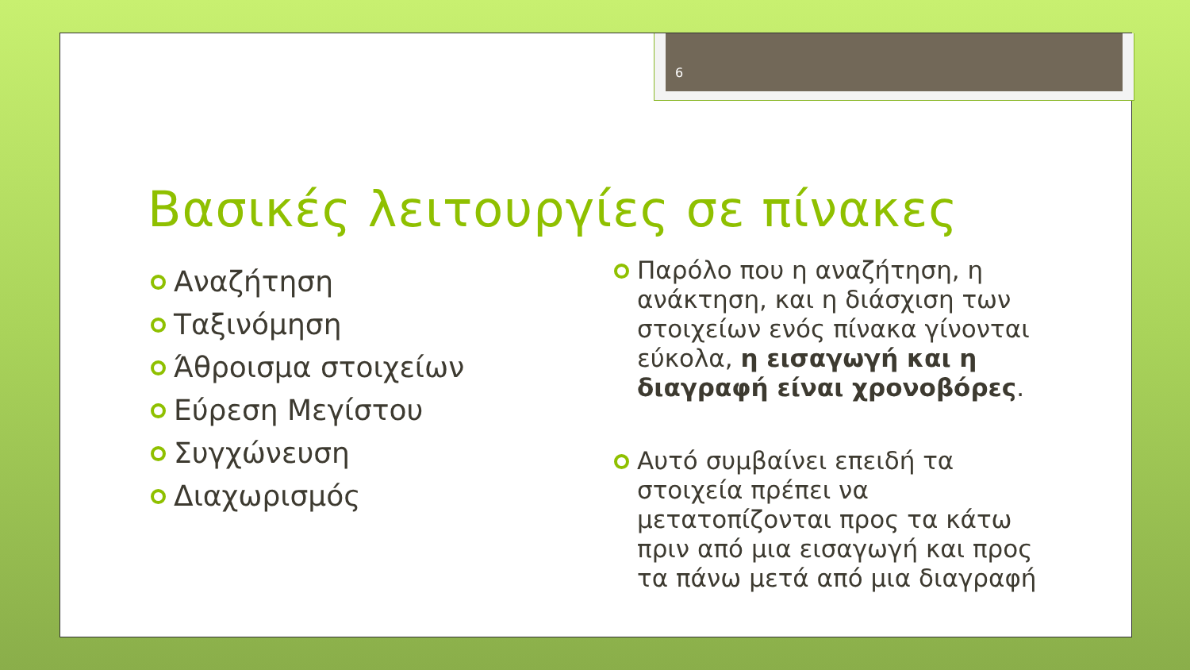6
Βασικές λειτουργίες σε πίνακες
Αναζήτηση
Ταξινόμηση
Άθροισμα στοιχείων
Εύρεση Μεγίστου
Συγχώνευση
Διαχωρισμός
Παρόλο που η αναζήτηση, η ανάκτηση, και η διάσχιση των στοιχείων ενός πίνακα γίνονται εύκολα, η εισαγωγή και η διαγραφή είναι χρονοβόρες.
Αυτό συμβαίνει επειδή τα στοιχεία πρέπει να μετατοπίζονται προς τα κάτω πριν από μια εισαγωγή και προς τα πάνω μετά από μια διαγραφή